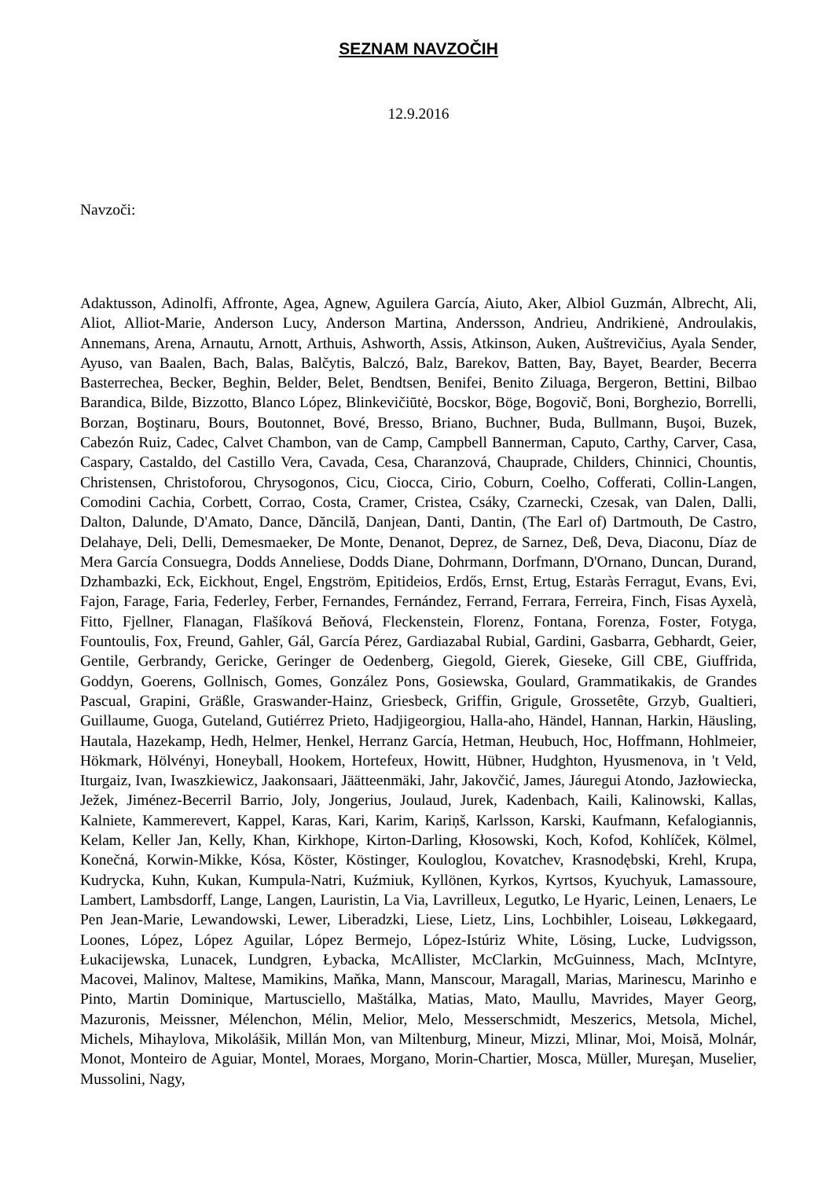SEZNAM NAVZOČIH
12.9.2016
Navzoči:
Adaktusson, Adinolfi, Affronte, Agea, Agnew, Aguilera García, Aiuto, Aker, Albiol Guzmán, Albrecht, Ali, Aliot, Alliot-Marie, Anderson Lucy, Anderson Martina, Andersson, Andrieu, Andrikienė, Androulakis, Annemans, Arena, Arnautu, Arnott, Arthuis, Ashworth, Assis, Atkinson, Auken, Auštrevičius, Ayala Sender, Ayuso, van Baalen, Bach, Balas, Balčytis, Balczó, Balz, Barekov, Batten, Bay, Bayet, Bearder, Becerra Basterrechea, Becker, Beghin, Belder, Belet, Bendtsen, Benifei, Benito Ziluaga, Bergeron, Bettini, Bilbao Barandica, Bilde, Bizzotto, Blanco López, Blinkevičiūtė, Bocskor, Böge, Bogovič, Boni, Borghezio, Borrelli, Borzan, Boştinaru, Bours, Boutonnet, Bové, Bresso, Briano, Buchner, Buda, Bullmann, Buşoi, Buzek, Cabezón Ruiz, Cadec, Calvet Chambon, van de Camp, Campbell Bannerman, Caputo, Carthy, Carver, Casa, Caspary, Castaldo, del Castillo Vera, Cavada, Cesa, Charanzová, Chauprade, Childers, Chinnici, Chountis, Christensen, Christoforou, Chrysogonos, Cicu, Ciocca, Cirio, Coburn, Coelho, Cofferati, Collin-Langen, Comodini Cachia, Corbett, Corrao, Costa, Cramer, Cristea, Csáky, Czarnecki, Czesak, van Dalen, Dalli, Dalton, Dalunde, D'Amato, Dance, Dăncilă, Danjean, Danti, Dantin, (The Earl of) Dartmouth, De Castro, Delahaye, Deli, Delli, Demesmaeker, De Monte, Denanot, Deprez, de Sarnez, Deß, Deva, Diaconu, Díaz de Mera García Consuegra, Dodds Anneliese, Dodds Diane, Dohrmann, Dorfmann, D'Ornano, Duncan, Durand, Dzhambazki, Eck, Eickhout, Engel, Engström, Epitideios, Erdős, Ernst, Ertug, Estaràs Ferragut, Evans, Evi, Fajon, Farage, Faria, Federley, Ferber, Fernandes, Fernández, Ferrand, Ferrara, Ferreira, Finch, Fisas Ayxelà, Fitto, Fjellner, Flanagan, Flašíková Beňová, Fleckenstein, Florenz, Fontana, Forenza, Foster, Fotyga, Fountoulis, Fox, Freund, Gahler, Gál, García Pérez, Gardiazabal Rubial, Gardini, Gasbarra, Gebhardt, Geier, Gentile, Gerbrandy, Gericke, Geringer de Oedenberg, Giegold, Gierek, Gieseke, Gill CBE, Giuffrida, Goddyn, Goerens, Gollnisch, Gomes, González Pons, Gosiewska, Goulard, Grammatikakis, de Grandes Pascual, Grapini, Gräßle, Graswander-Hainz, Griesbeck, Griffin, Grigule, Grossetête, Grzyb, Gualtieri, Guillaume, Guoga, Guteland, Gutiérrez Prieto, Hadjigeorgiou, Halla-aho, Händel, Hannan, Harkin, Häusling, Hautala, Hazekamp, Hedh, Helmer, Henkel, Herranz García, Hetman, Heubuch, Hoc, Hoffmann, Hohlmeier, Hökmark, Hölvényi, Honeyball, Hookem, Hortefeux, Howitt, Hübner, Hudghton, Hyusmenova, in 't Veld, Iturgaiz, Ivan, Iwaszkiewicz, Jaakonsaari, Jäätteenmäki, Jahr, Jakovčić, James, Jáuregui Atondo, Jazłowiecka, Ježek, Jiménez-Becerril Barrio, Joly, Jongerius, Joulaud, Jurek, Kadenbach, Kaili, Kalinowski, Kallas, Kalniete, Kammerevert, Kappel, Karas, Kari, Karim, Kariņš, Karlsson, Karski, Kaufmann, Kefalogiannis, Kelam, Keller Jan, Kelly, Khan, Kirkhope, Kirton-Darling, Kłosowski, Koch, Kofod, Kohlíček, Kölmel, Konečná, Korwin-Mikke, Kósa, Köster, Köstinger, Kouloglou, Kovatchev, Krasnodębski, Krehl, Krupa, Kudrycka, Kuhn, Kukan, Kumpula-Natri, Kuźmiuk, Kyllönen, Kyrkos, Kyrtsos, Kyuchyuk, Lamassoure, Lambert, Lambsdorff, Lange, Langen, Lauristin, La Via, Lavrilleux, Legutko, Le Hyaric, Leinen, Lenaers, Le Pen Jean-Marie, Lewandowski, Lewer, Liberadzki, Liese, Lietz, Lins, Lochbihler, Loiseau, Løkkegaard, Loones, López, López Aguilar, López Bermejo, López-Istúriz White, Lösing, Lucke, Ludvigsson, Łukacijewska, Lunacek, Lundgren, Łybacka, McAllister, McClarkin, McGuinness, Mach, McIntyre, Macovei, Malinov, Maltese, Mamikins, Maňka, Mann, Manscour, Maragall, Marias, Marinescu, Marinho e Pinto, Martin Dominique, Martusciello, Maštálka, Matias, Mato, Maullu, Mavrides, Mayer Georg, Mazuronis, Meissner, Mélenchon, Mélin, Melior, Melo, Messerschmidt, Meszerics, Metsola, Michel, Michels, Mihaylova, Mikolášik, Millán Mon, van Miltenburg, Mineur, Mizzi, Mlinar, Moi, Moisă, Molnár, Monot, Monteiro de Aguiar, Montel, Moraes, Morgano, Morin-Chartier, Mosca, Müller, Mureşan, Muselier, Mussolini, Nagy,